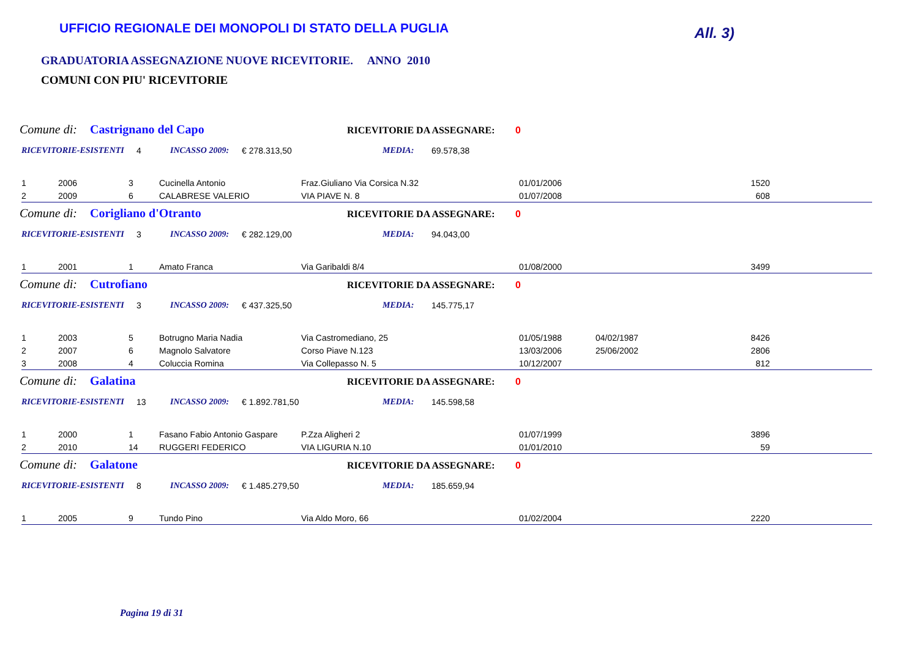UFFICIO REGIONALE DEI MONOPOLI DI STATO DELLA PUGLIA
All. 3)
GRADUATORIA ASSEGNAZIONE NUOVE RICEVITORIE. ANNO 2010
COMUNI CON PIU' RICEVITORIE
Comune di: Castrignano del Capo RICEVITORIE DA ASSEGNARE: 0
RICEVITORIE-ESISTENTI 4 INCASSO 2009: € 278.313,50 MEDIA: 69.578,38
| 1 | 2006 | 3 | Cucinella Antonio | Fraz.Giuliano Via Corsica N.32 | 01/01/2006 | | 1520 | |
| 2 | 2009 | 6 | CALABRESE VALERIO | VIA PIAVE N. 8 | 01/07/2008 | | 608 | |
Comune di: Corigliano d'Otranto RICEVITORIE DA ASSEGNARE: 0
RICEVITORIE-ESISTENTI 3 INCASSO 2009: € 282.129,00 MEDIA: 94.043,00
| 1 | 2001 | 1 | Amato Franca | Via Garibaldi 8/4 | 01/08/2000 | | 3499 | |
Comune di: Cutrofiano RICEVITORIE DA ASSEGNARE: 0
RICEVITORIE-ESISTENTI 3 INCASSO 2009: € 437.325,50 MEDIA: 145.775,17
| 1 | 2003 | 5 | Botrugno Maria Nadia | Via Castromediano, 25 | 01/05/1988 | 04/02/1987 | 8426 | |
| 2 | 2007 | 6 | Magnolo Salvatore | Corso Piave N.123 | 13/03/2006 | 25/06/2002 | 2806 | |
| 3 | 2008 | 4 | Coluccia Romina | Via Collepasso N. 5 | 10/12/2007 | | 812 | |
Comune di: Galatina RICEVITORIE DA ASSEGNARE: 0
RICEVITORIE-ESISTENTI 13 INCASSO 2009: € 1.892.781,50 MEDIA: 145.598,58
| 1 | 2000 | 1 | Fasano Fabio Antonio Gaspare | P.Zza Aligheri 2 | 01/07/1999 | | 3896 | |
| 2 | 2010 | 14 | RUGGERI FEDERICO | VIA LIGURIA N.10 | 01/01/2010 | | 59 | |
Comune di: Galatone RICEVITORIE DA ASSEGNARE: 0
RICEVITORIE-ESISTENTI 8 INCASSO 2009: € 1.485.279,50 MEDIA: 185.659,94
| 1 | 2005 | 9 | Tundo Pino | Via Aldo Moro, 66 | 01/02/2004 | | 2220 | |
Pagina 19 di 31